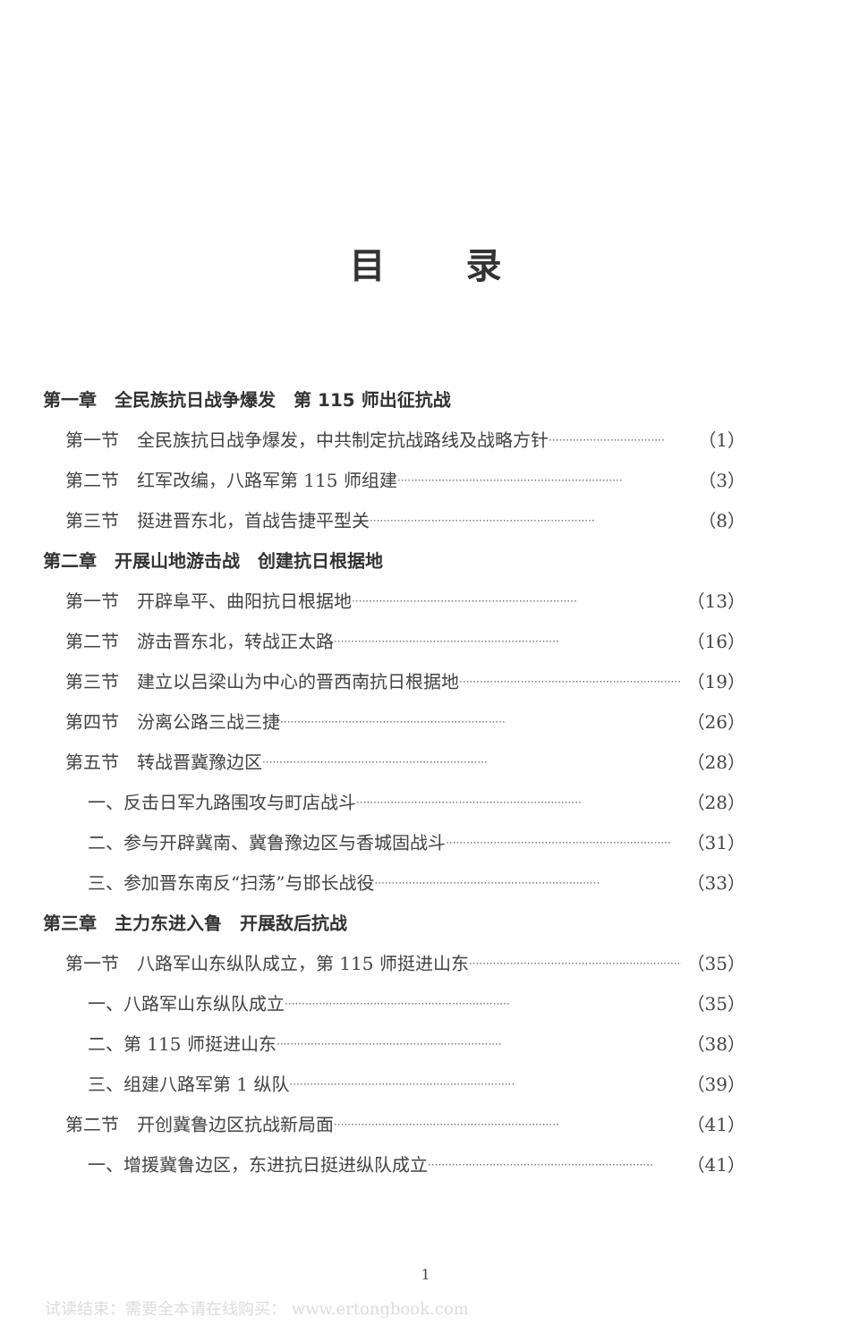目录
第一章　全民族抗日战争爆发　第 115 师出征抗战
第一节　全民族抗日战争爆发，中共制定抗战路线及战略方针 ·································· （1）
第二节　红军改编，八路军第 115 师组建 ·································································· （3）
第三节　挺进晋东北，首战告捷平型关 ·································································· （8）
第二章　开展山地游击战　创建抗日根据地
第一节　开辟阜平、曲阳抗日根据地 ·································································· （13）
第二节　游击晋东北，转战正太路 ·································································· （16）
第三节　建立以吕梁山为中心的晋西南抗日根据地 ·································································· （19）
第四节　汾离公路三战三捷 ·································································· （26）
第五节　转战晋冀豫边区 ·································································· （28）
一、反击日军九路围攻与町店战斗 ·································································· （28）
二、参与开辟冀南、冀鲁豫边区与香城固战斗 ·································································· （31）
三、参加晋东南反“扫荡”与邯长战役 ·································································· （33）
第三章　主力东进入鲁　开展敌后抗战
第一节　八路军山东纵队成立，第 115 师挺进山东 ·································································· （35）
一、八路军山东纵队成立 ·································································· （35）
二、第 115 师挺进山东 ·································································· （38）
三、组建八路军第 1 纵队 ·································································· （39）
第二节　开创冀鲁边区抗战新局面 ·································································· （41）
一、增援冀鲁边区，东进抗日挺进纵队成立 ·································································· （41）
1
试读结束：需要全本请在线购买： www.ertongbook.com